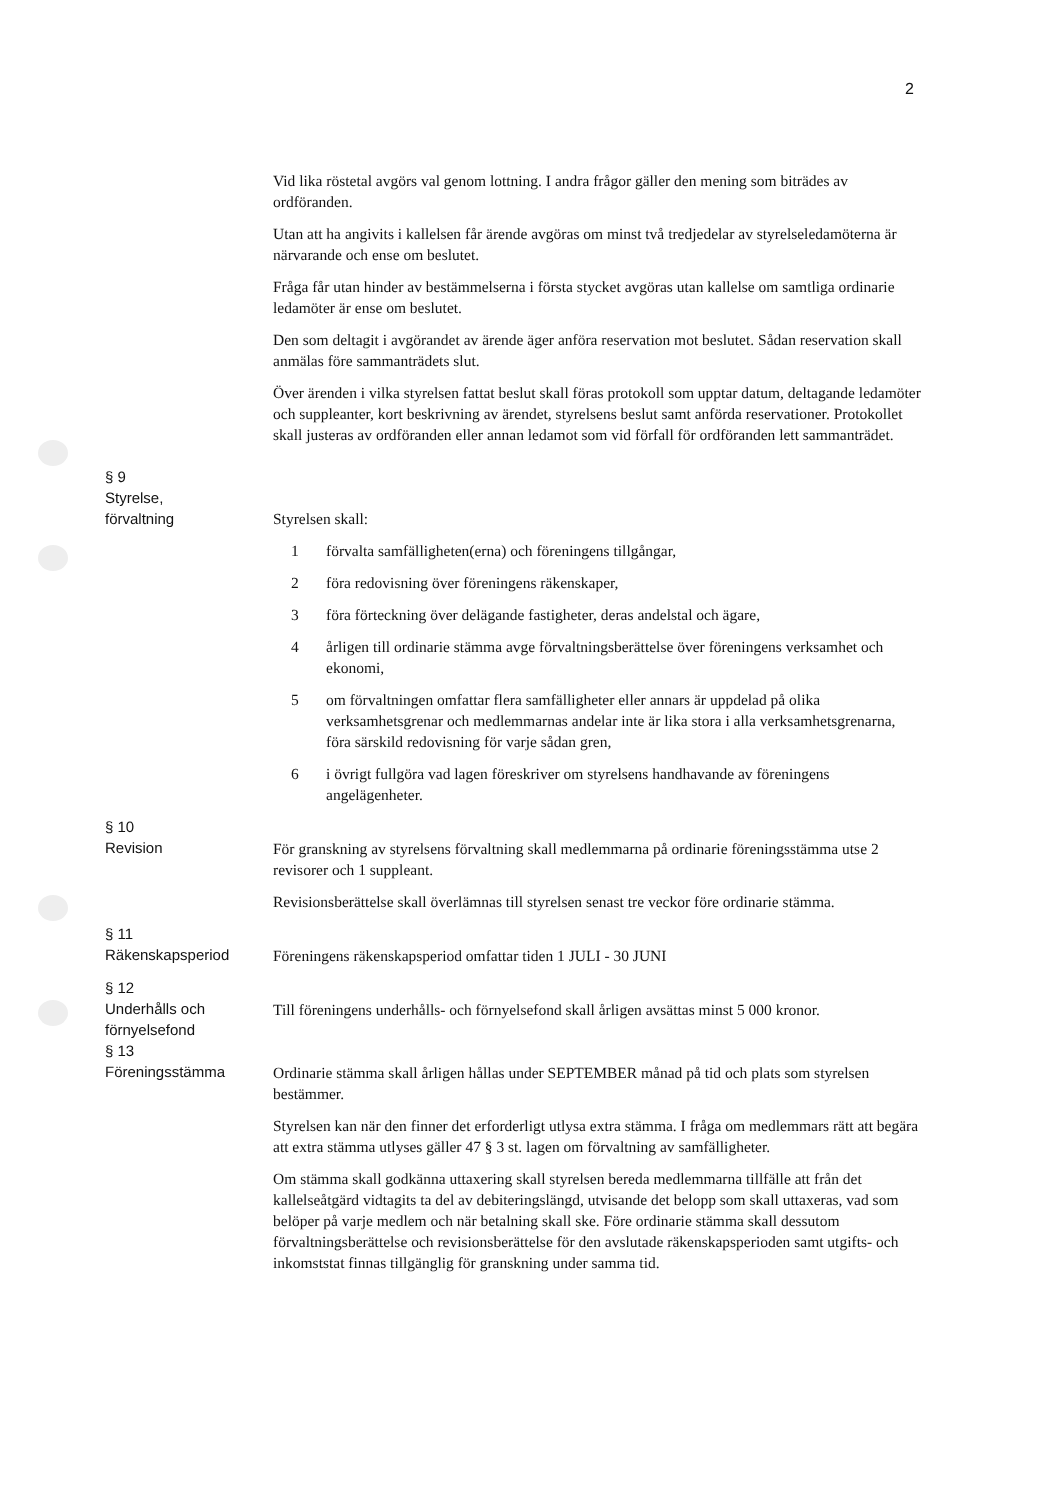2
Vid lika röstetal avgörs val genom lottning. I andra frågor gäller den mening som biträdes av ordföranden.
Utan att ha angivits i kallelsen får ärende avgöras om minst två tredjedelar av styrelseledamöterna är närvarande och ense om beslutet.
Fråga får utan hinder av bestämmelserna i första stycket avgöras utan kallelse om samtliga ordinarie ledamöter är ense om beslutet.
Den som deltagit i avgörandet av ärende äger anföra reservation mot beslutet. Sådan reservation skall anmälas före sammanträdets slut.
Över ärenden i vilka styrelsen fattat beslut skall föras protokoll som upptar datum, deltagande ledamöter och suppleanter, kort beskrivning av ärendet, styrelsens beslut samt anförda reservationer. Protokollet skall justeras av ordföranden eller annan ledamot som vid förfall för ordföranden lett sammanträdet.
§ 9
Styrelse,
förvaltning
Styrelsen skall:
1 förvalta samfälligheten(erna) och föreningens tillgångar,
2 föra redovisning över föreningens räkenskaper,
3 föra förteckning över delägande fastigheter, deras andelstal och ägare,
4 årligen till ordinarie stämma avge förvaltningsberättelse över föreningens verksamhet och ekonomi,
5 om förvaltningen omfattar flera samfälligheter eller annars är uppdelad på olika verksamhetsgrenar och medlemmarnas andelar inte är lika stora i alla verksamhetsgrenarna, föra särskild redovisning för varje sådan gren,
6 i övrigt fullgöra vad lagen föreskriver om styrelsens handhavande av föreningens angelägenheter.
§ 10
Revision
För granskning av styrelsens förvaltning skall medlemmarna på ordinarie föreningsstämma utse 2 revisorer och 1 suppleant.
Revisionsberättelse skall överlämnas till styrelsen senast tre veckor före ordinarie stämma.
§ 11
Räkenskapsperiod
Föreningens räkenskapsperiod omfattar tiden 1 JULI - 30 JUNI
§ 12
Underhålls och
förnyelsefond
Till föreningens underhålls- och förnyelsefond skall årligen avsättas minst 5 000 kronor.
§ 13
Föreningsstämma
Ordinarie stämma skall årligen hållas under SEPTEMBER månad på tid och plats som styrelsen bestämmer.
Styrelsen kan när den finner det erforderligt utlysa extra stämma. I fråga om medlemmars rätt att begära att extra stämma utlyses gäller 47 § 3 st. lagen om förvaltning av samfälligheter.
Om stämma skall godkänna uttaxering skall styrelsen bereda medlemmarna tillfälle att från det kallelseåtgärd vidtagits ta del av debiteringslängd, utvisande det belopp som skall uttaxeras, vad som belöper på varje medlem och när betalning skall ske. Före ordinarie stämma skall dessutom förvaltningsberättelse och revisionsberättelse för den avslutade räkenskapsperioden samt utgifts- och inkomststat finnas tillgänglig för granskning under samma tid.